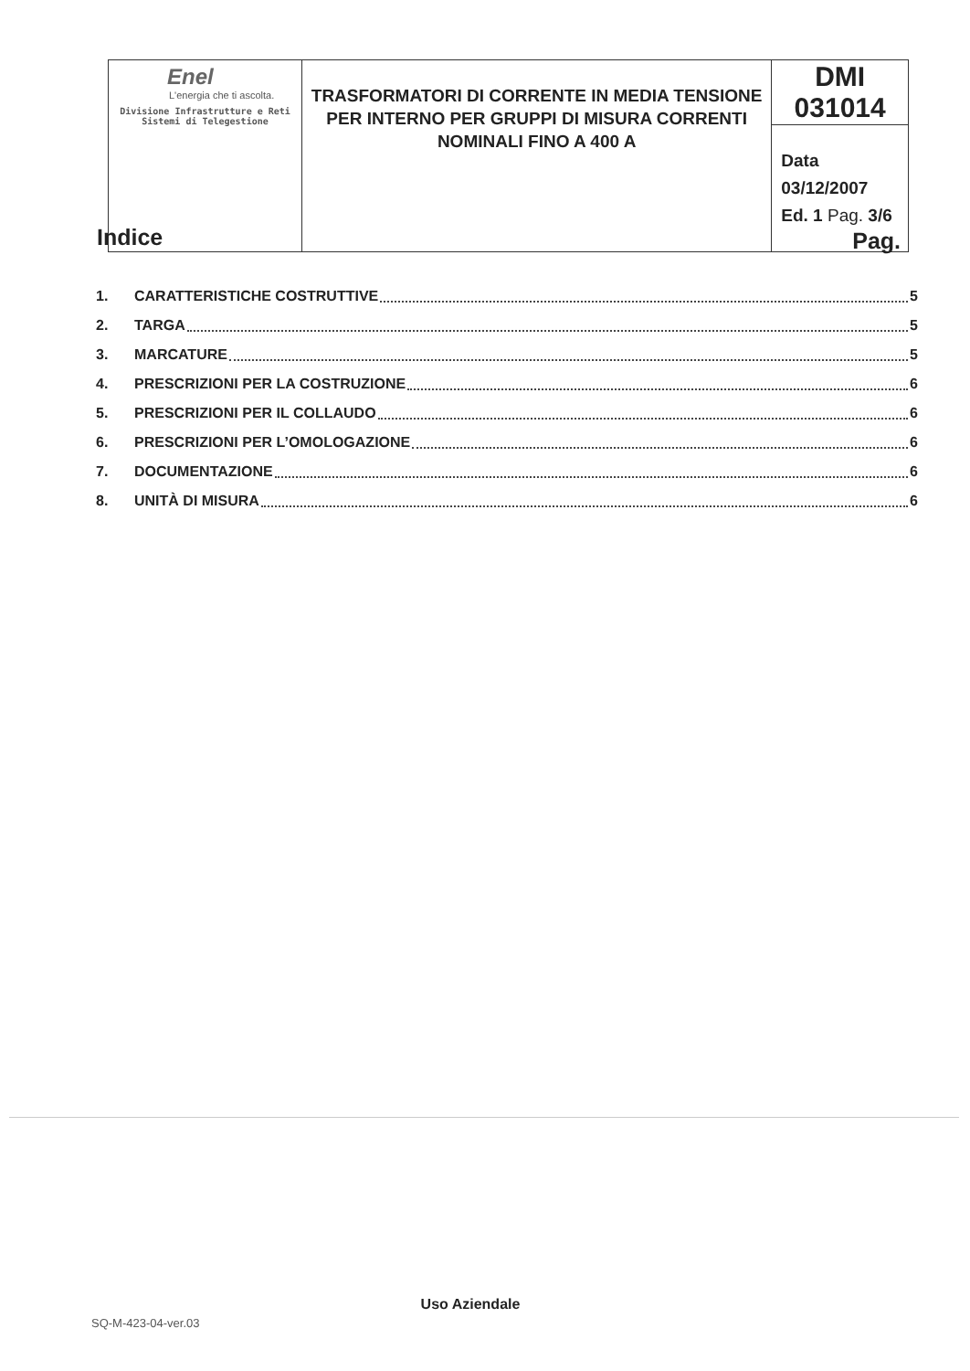| Enel L'energia che ti ascolta. Divisione Infrastrutture e Reti Sistemi di Telegestione | TRASFORMATORI DI CORRENTE IN MEDIA TENSIONE PER INTERNO PER GRUPPI DI MISURA CORRENTI NOMINALI FINO A 400 A | DMI 031014 |
| | | Data 03/12/2007 Ed. 1 Pag. 3/6 |
Indice Pag.
1. CARATTERISTICHE COSTRUTTIVE 5
2. TARGA 5
3. MARCATURE 5
4. PRESCRIZIONI PER LA COSTRUZIONE 6
5. PRESCRIZIONI PER IL COLLAUDO 6
6. PRESCRIZIONI PER L’OMOLOGAZIONE 6
7. DOCUMENTAZIONE 6
8. UNITÀ DI MISURA 6
Uso Aziendale
SQ-M-423-04-ver.03